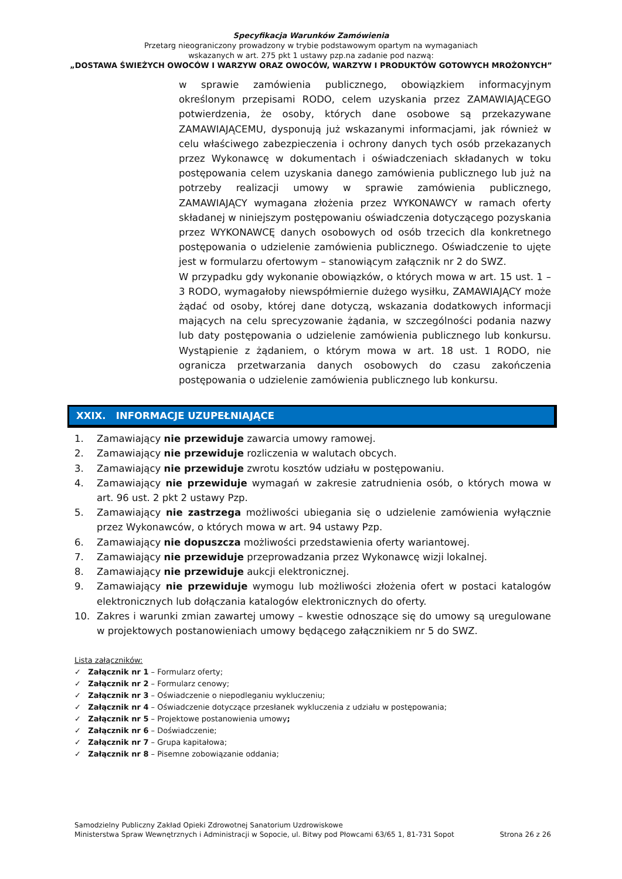Specyfikacja Warunków Zamówienia
Przetarg nieograniczony prowadzony w trybie podstawowym opartym na wymaganiach
wskazanych w art. 275 pkt 1 ustawy pzp.na zadanie pod nazwą:
„DOSTAWA ŚWIEŻYCH OWOCÓW I WARZYW ORAZ OWOCÓW, WARZYW I PRODUKTÓW GOTOWYCH MROŻONYCH”
w sprawie zamówienia publicznego, obowiązkiem informacyjnym określonym przepisami RODO, celem uzyskania przez ZAMAWIAJĄCEGO potwierdzenia, że osoby, których dane osobowe są przekazywane ZAMAWIAJĄCEMU, dysponują już wskazanymi informacjami, jak również w celu właściwego zabezpieczenia i ochrony danych tych osób przekazanych przez Wykonawcę w dokumentach i oświadczeniach składanych w toku postępowania celem uzyskania danego zamówienia publicznego lub już na potrzeby realizacji umowy w sprawie zamówienia publicznego, ZAMAWIAJĄCY wymagana złożenia przez WYKONAWCY w ramach oferty składanej w niniejszym postępowaniu oświadczenia dotyczącego pozyskania przez WYKONAWCĘ danych osobowych od osób trzecich dla konkretnego postępowania o udzielenie zamówienia publicznego. Oświadczenie to ujęte jest w formularzu ofertowym – stanowiącym załącznik nr 2 do SWZ.
W przypadku gdy wykonanie obowiązków, o których mowa w art. 15 ust. 1 – 3 RODO, wymagałoby niewspółmiernie dużego wysiłku, ZAMAWIAJĄCY może żądać od osoby, której dane dotyczą, wskazania dodatkowych informacji mających na celu sprecyzowanie żądania, w szczególności podania nazwy lub daty postępowania o udzielenie zamówienia publicznego lub konkursu. Wystąpienie z żądaniem, o którym mowa w art. 18 ust. 1 RODO, nie ogranicza przetwarzania danych osobowych do czasu zakończenia postępowania o udzielenie zamówienia publicznego lub konkursu.
XXIX. INFORMACJE UZUPEŁNIAJĄCE
1. Zamawiający nie przewiduje zawarcia umowy ramowej.
2. Zamawiający nie przewiduje rozliczenia w walutach obcych.
3. Zamawiający nie przewiduje zwrotu kosztów udziału w postępowaniu.
4. Zamawiający nie przewiduje wymagań w zakresie zatrudnienia osób, o których mowa w art. 96 ust. 2 pkt 2 ustawy Pzp.
5. Zamawiający nie zastrzega możliwości ubiegania się o udzielenie zamówienia wyłącznie przez Wykonawców, o których mowa w art. 94 ustawy Pzp.
6. Zamawiający nie dopuszcza możliwości przedstawienia oferty wariantowej.
7. Zamawiający nie przewiduje przeprowadzania przez Wykonawcę wizji lokalnej.
8. Zamawiający nie przewiduje aukcji elektronicznej.
9. Zamawiający nie przewiduje wymogu lub możliwości złożenia ofert w postaci katalogów elektronicznych lub dołączania katalogów elektronicznych do oferty.
10. Zakres i warunki zmian zawartej umowy – kwestie odnoszące się do umowy są uregulowane w projektowych postanowieniach umowy będącego załącznikiem nr 5 do SWZ.
Lista załączników:
✓ Załącznik nr 1 – Formularz oferty;
✓ Załącznik nr 2 – Formularz cenowy;
✓ Załącznik nr 3 – Oświadczenie o niepodleganiu wykluczeniu;
✓ Załącznik nr 4 – Oświadczenie dotyczące przesłanek wykluczenia z udziału w postępowania;
✓ Załącznik nr 5 – Projektowe postanowienia umowy;
✓ Załącznik nr 6 – Doświadczenie;
✓ Załącznik nr 7 – Grupa kapitałowa;
✓ Załącznik nr 8 – Pisemne zobowiązanie oddania;
Samodzielny Publiczny Zakład Opieki Zdrowotnej Sanatorium Uzdrowiskowe
Ministerstwa Spraw Wewnętrznych i Administracji w Sopocie, ul. Bitwy pod Płowcami 63/65 1, 81-731 Sopot
Strona 26 z 26